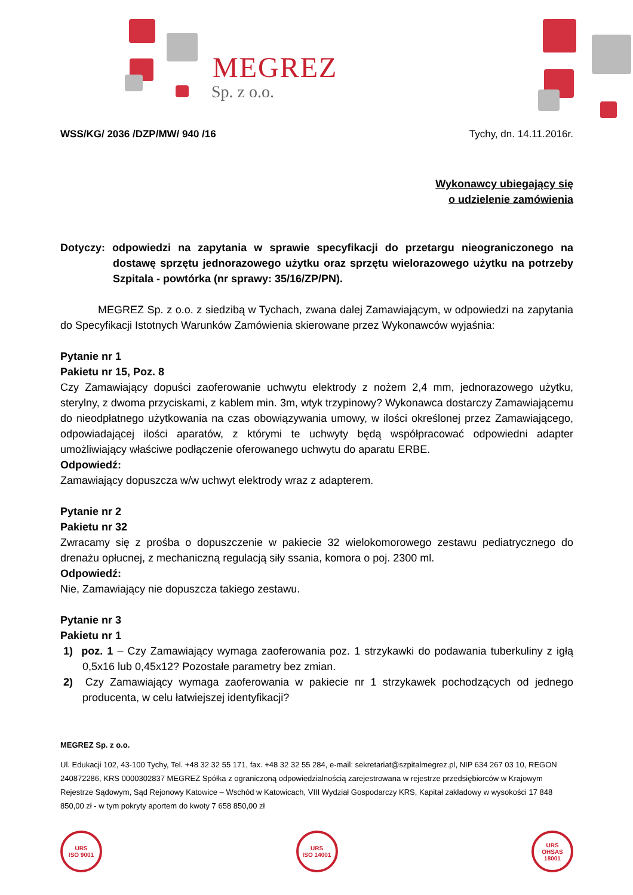MEGREZ
Sp. z o.o.
WSS/KG/ 2036 /DZP/MW/ 940 /16 Tychy, dn. 14.11.2016r.
Wykonawcy ubiegający się
o udzielenie zamówienia
Dotyczy: odpowiedzi na zapytania w sprawie specyfikacji do przetargu nieograniczonego na dostawę sprzętu jednorazowego użytku oraz sprzętu wielorazowego użytku na potrzeby Szpitala - powtórka (nr sprawy: 35/16/ZP/PN).
MEGREZ Sp. z o.o. z siedzibą w Tychach, zwana dalej Zamawiającym, w odpowiedzi na zapytania do Specyfikacji Istotnych Warunków Zamówienia skierowane przez Wykonawców wyjaśnia:
Pytanie nr 1
Pakietu nr 15, Poz. 8
Czy Zamawiający dopuści zaoferowanie uchwytu elektrody z nożem 2,4 mm, jednorazowego użytku, sterylny, z dwoma przyciskami, z kablem min. 3m, wtyk trzypinowy? Wykonawca dostarczy Zamawiającemu do nieodpłatnego użytkowania na czas obowiązywania umowy, w ilości określonej przez Zamawiającego, odpowiadającej ilości aparatów, z którymi te uchwyty będą współpracować odpowiedni adapter umożliwiający właściwe podłączenie oferowanego uchwytu do aparatu ERBE.
Odpowiedź:
Zamawiający dopuszcza w/w uchwyt elektrody wraz z adapterem.
Pytanie nr 2
Pakietu nr 32
Zwracamy się z prośba o dopuszczenie w pakiecie 32 wielokomorowego zestawu pediatrycznego do drenażu opłucnej, z mechaniczną regulacją siły ssania, komora o poj. 2300 ml.
Odpowiedź:
Nie, Zamawiający nie dopuszcza takiego zestawu.
Pytanie nr 3
Pakietu nr 1
1) poz. 1 – Czy Zamawiający wymaga zaoferowania poz. 1 strzykawki do podawania tuberkuliny z igłą 0,5x16 lub 0,45x12? Pozostałe parametry bez zmian.
2) Czy Zamawiający wymaga zaoferowania w pakiecie nr 1 strzykawek pochodzących od jednego producenta, w celu łatwiejszej identyfikacji?
MEGREZ Sp. z o.o.
Ul. Edukacji 102, 43-100 Tychy, Tel. +48 32 32 55 171, fax. +48 32 32 55 284, e-mail: sekretariat@szpitalmegrez.pl, NIP 634 267 03 10, REGON 240872286, KRS 0000302837 MEGREZ Spółka z ograniczoną odpowiedzialnością zarejestrowana w rejestrze przedsiębiorców w Krajowym Rejestrze Sądowym, Sąd Rejonowy Katowice – Wschód w Katowicach, VIII Wydział Gospodarczy KRS, Kapitał zakładowy w wysokości 17 848 850,00 zł - w tym pokryty aportem do kwoty 7 658 850,00 zł
URS
ISO 9001
URS
ISO 14001
URS
OHSAS 18001